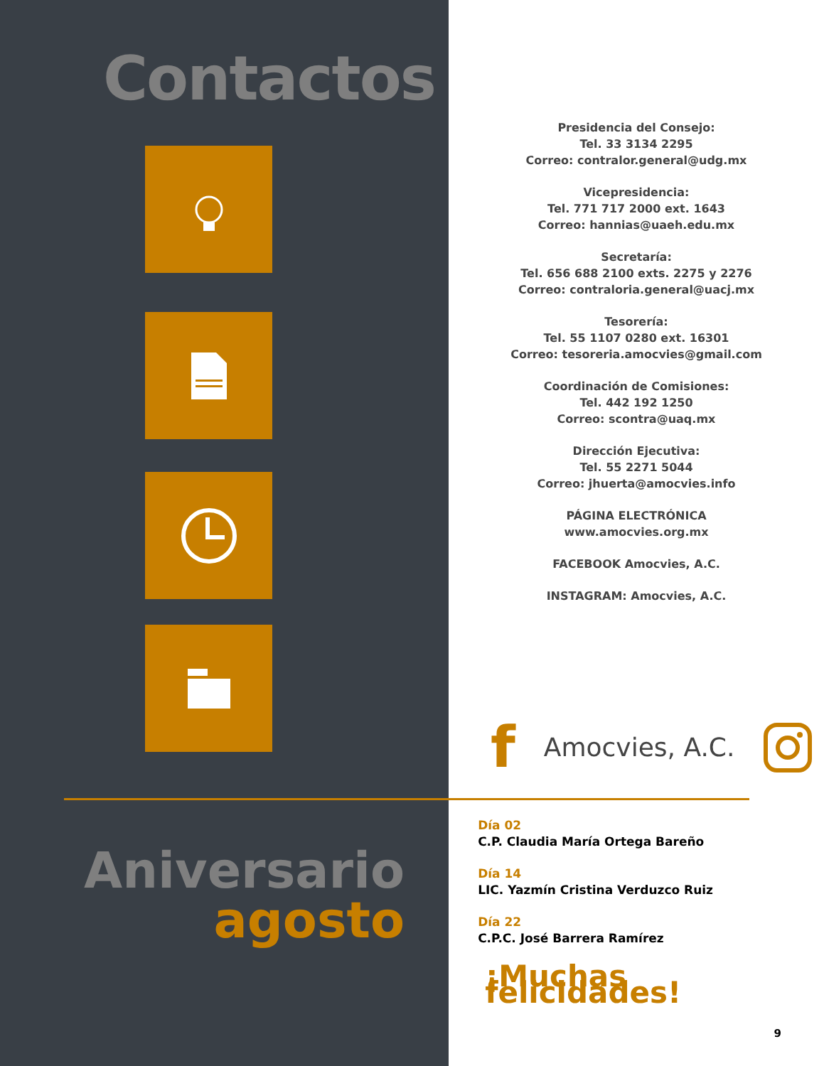Contactos
Presidencia del Consejo:
Tel. 33 3134 2295
Correo: contralor.general@udg.mx
Vicepresidencia:
Tel. 771 717 2000 ext. 1643
Correo: hannias@uaeh.edu.mx
Secretaría:
Tel. 656 688 2100 exts. 2275 y 2276
Correo: contraloria.general@uacj.mx
Tesorería:
Tel. 55 1107 0280 ext. 16301
Correo: tesoreria.amocvies@gmail.com
Coordinación de Comisiones:
Tel. 442 192 1250
Correo: scontra@uaq.mx
Dirección Ejecutiva:
Tel. 55 2271 5044
Correo: jhuerta@amocvies.info
PÁGINA ELECTRÓNICA
www.amocvies.org.mx
FACEBOOK Amocvies, A.C.
INSTAGRAM: Amocvies, A.C.
f Amocvies, A.C.
Aniversario
agosto
Día 02
C.P. Claudia María Ortega Bareño
Día 14
LIC. Yazmín Cristina Verduzco Ruiz
Día 22
C.P.C. José Barrera Ramírez
¡Muchas felicidades!
9